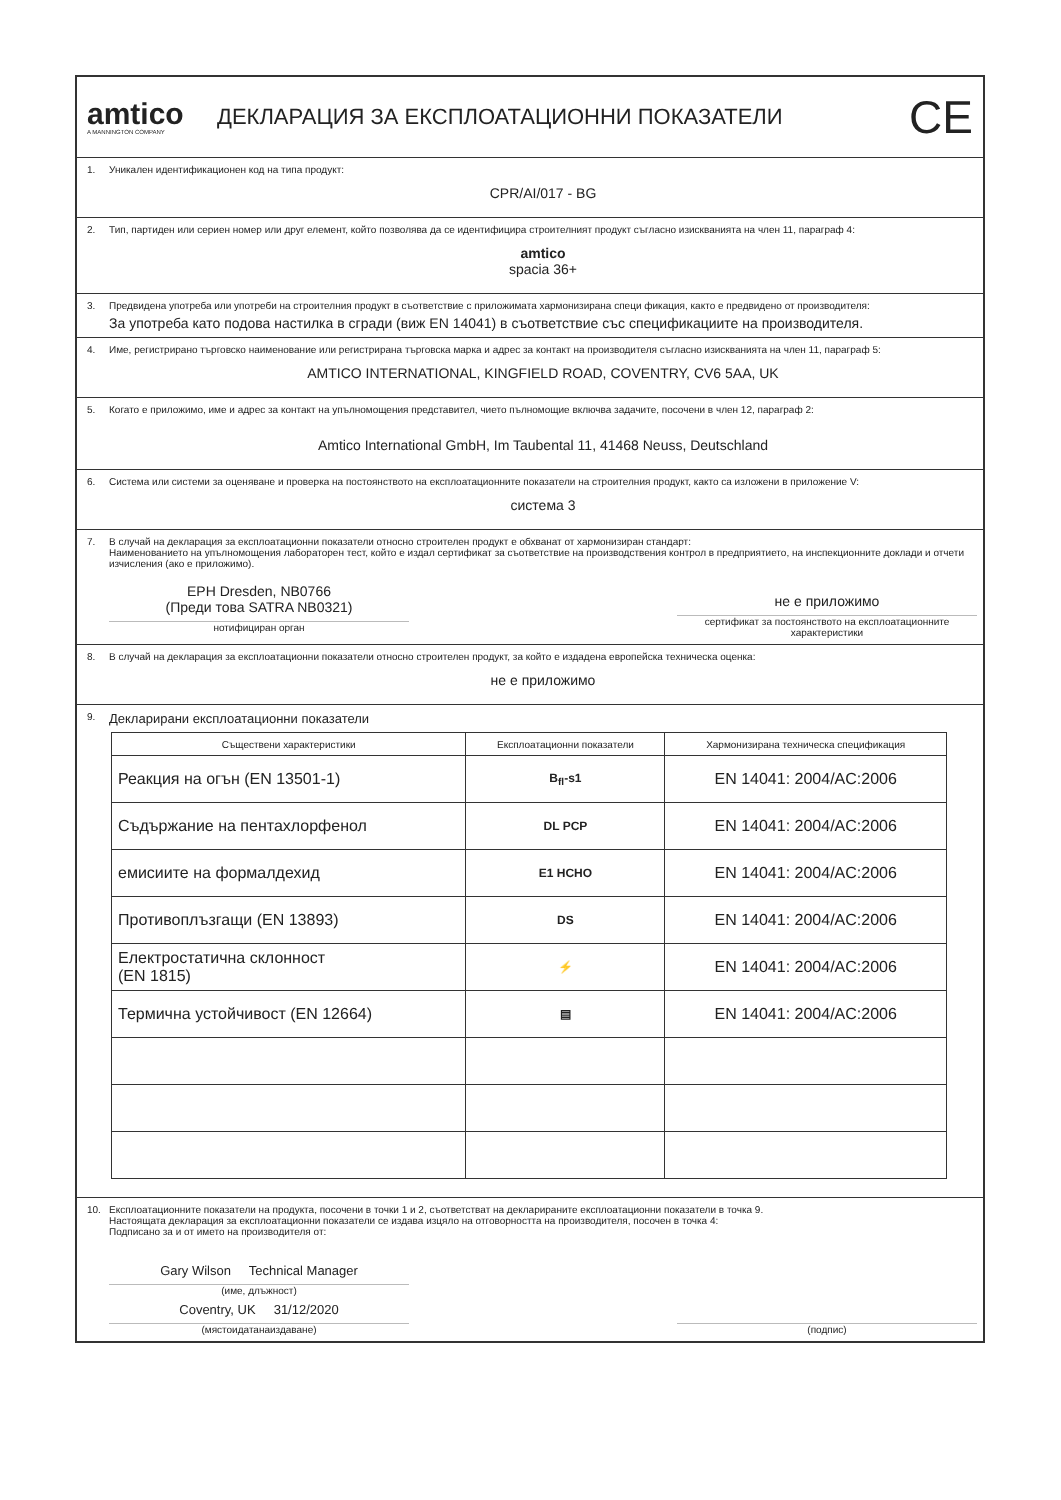amtico
A MANNINGTON COMPANY
ДЕКЛАРАЦИЯ ЗА ЕКСПЛОАТАЦИОННИ ПОКАЗАТЕЛИ
CE
1. Уникален идентификационен код на типа продукт:
CPR/AI/017 - BG
2. Тип, партиден или сериен номер или друг елемент, който позволява да се идентифицира строителният продукт съгласно изискванията на член 11, параграф 4:
amtico
spacia 36+
3. Предвидена употреба или употреби на строителния продукт в съответствие с приложимата хармонизирана специ фикация, както е предвидено от производителя:
За употреба като подова настилка в сгради (виж EN 14041) в съответствие със спецификациите на производителя.
4. Име, регистрирано търговско наименование или регистрирана търговска марка и адрес за контакт на производителя съгласно изискванията на член 11, параграф 5:
AMTICO INTERNATIONAL, KINGFIELD ROAD, COVENTRY, CV6 5AA, UK
5. Когато е приложимо, име и адрес за контакт на упълномощения представител, чието пълномощие включва задачите, посочени в член 12, параграф 2:
Amtico International GmbH, Im Taubental 11, 41468 Neuss, Deutschland
6. Система или системи за оценяване и проверка на постоянството на експлоатационните показатели на строителния продукт, както са изложени в приложение V:
система 3
7. В случай на декларация за експлоатационни показатели относно строителен продукт е обхванат от хармонизиран стандарт:
Наименованието на упълномощения лабораторен тест, който е издал сертификат за съответствие на производствения контрол в предприятието, на инспекционните доклади и отчети изчисления (ако е приложимо).
EPH Dresden, NB0766
(Преди това SATRA NB0321)
нотифициран орган
не е приложимо
сертификат за постоянството на експлоатационните характеристики
8. В случай на декларация за експлоатационни показатели относно строителен продукт, за който е издадена европейска техническа оценка:
не е приложимо
9. Декларирани експлоатационни показатели
| Съществени характеристики | Експлоатационни показатели | Хармонизирана техническа спецификация |
| --- | --- | --- |
| Реакция на огън (EN 13501-1) | B<sub>fl</sub>-s1 | EN 14041: 2004/AC:2006 |
| Съдържание на пентахлорфенол | DL PCP | EN 14041: 2004/AC:2006 |
| емисиите на формалдехид | E1 HCHO | EN 14041: 2004/AC:2006 |
| Противоплъзгащи (EN 13893) | DS | EN 14041: 2004/AC:2006 |
| Електростатична склонност (EN 1815) | ⚡ | EN 14041: 2004/AC:2006 |
| Термична устойчивост (EN 12664) | ▤ | EN 14041: 2004/AC:2006 |
10. Експлоатационните показатели на продукта, посочени в точки 1 и 2, съответстват на декларираните експлоатационни показатели в точка 9.
Настоящата декларация за експлоатационни показатели се издава изцяло на отговорността на производителя, посочен в точка 4:
Подписано за и от името на производителя от:
Gary Wilson Technical Manager
(име, длъжност)
Coventry, UK 31/12/2020
(мястоидатанаиздаване)
(подпис)